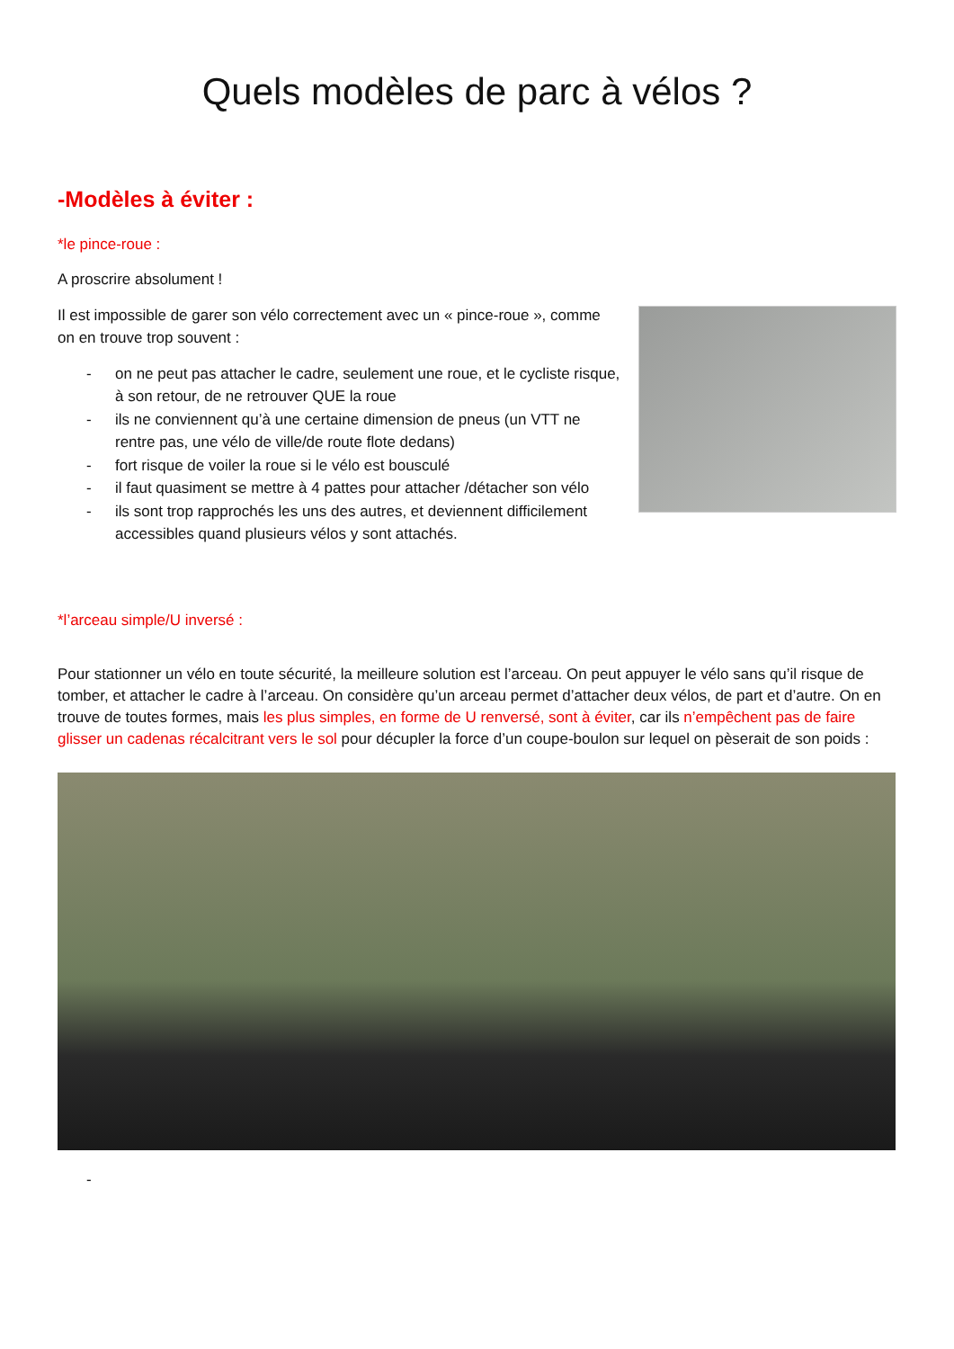Quels modèles de parc à vélos ?
-Modèles à éviter :
*le pince-roue :
A proscrire absolument !
Il est impossible de garer son vélo correctement avec un « pince-roue », comme on en trouve trop souvent :
- on ne peut pas attacher le cadre, seulement une roue, et le cycliste risque, à son retour, de ne retrouver QUE la roue
- ils ne conviennent qu’à une certaine dimension de pneus (un VTT ne rentre pas, une vélo de ville/de route flote dedans)
- fort risque de voiler la roue si le vélo est bousculé
- il faut quasiment se mettre à 4 pattes pour attacher /détacher son vélo
- ils sont trop rapprochés les uns des autres, et deviennent difficilement accessibles quand plusieurs vélos y sont attachés.
*l’arceau simple/U inversé :
Pour stationner un vélo en toute sécurité, la meilleure solution est l’arceau. On peut appuyer le vélo sans qu’il risque de tomber, et attacher le cadre à l’arceau. On considère qu’un arceau permet d’attacher deux vélos, de part et d’autre. On en trouve de toutes formes, mais les plus simples, en forme de U renversé, sont à éviter, car ils n’empêchent pas de faire glisser un cadenas récalcitrant vers le sol pour décupler la force d’un coupe-boulon sur lequel on pèserait de son poids :
-